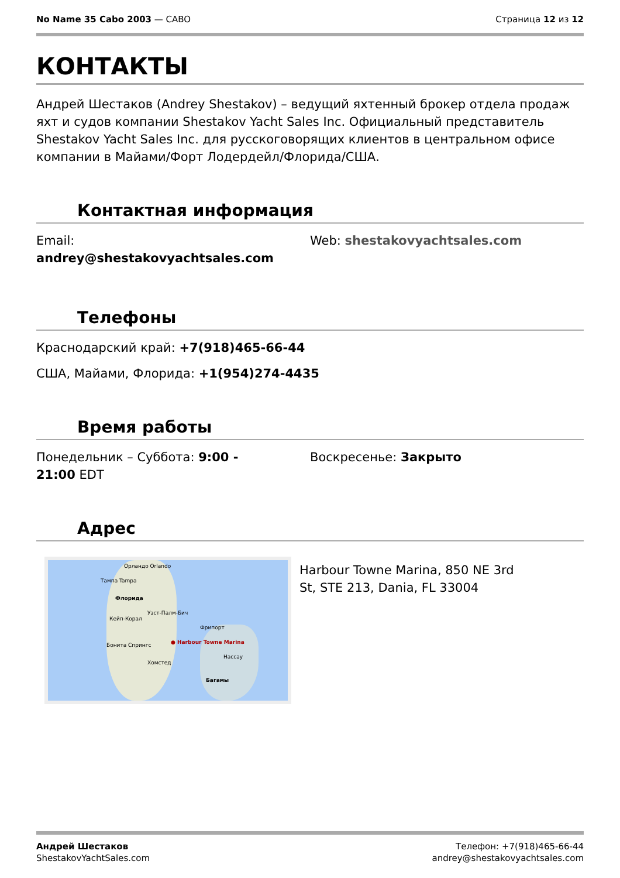No Name 35 Cabo 2003 — CABO Страница 12 из 12
КОНТАКТЫ
Андрей Шестаков (Andrey Shestakov) – ведущий яхтенный брокер отдела продаж яхт и судов компании Shestakov Yacht Sales Inc. Официальный представитель Shestakov Yacht Sales Inc. для русскоговорящих клиентов в центральном офисе компании в Майами/Форт Лодердейл/Флорида/США.
Контактная информация
Email:
andrey@shestakovyachtsales.com
Web: shestakovyachtsales.com
Телефоны
Краснодарский край: +7(918)465-66-44
США, Майами, Флорида: +1(954)274-4435
Время работы
Понедельник – Суббота: 9:00 -
21:00 EDT
Воскресенье: Закрыто
Адрес
Орландо Orlando
Тампа Tampa
Флорида
Уэст-Палм-Бич
Кейп-Корал
Фрипорт
● Harbour Towne Marina Бонита Спрингс
Хомстед
Нассау
Багамы
Harbour Towne Marina, 850 NE 3rd St, STE 213, Dania, FL 33004
Андрей Шестаков
ShestakovYachtSales.com
Телефон: +7(918)465-66-44
andrey@shestakovyachtsales.com